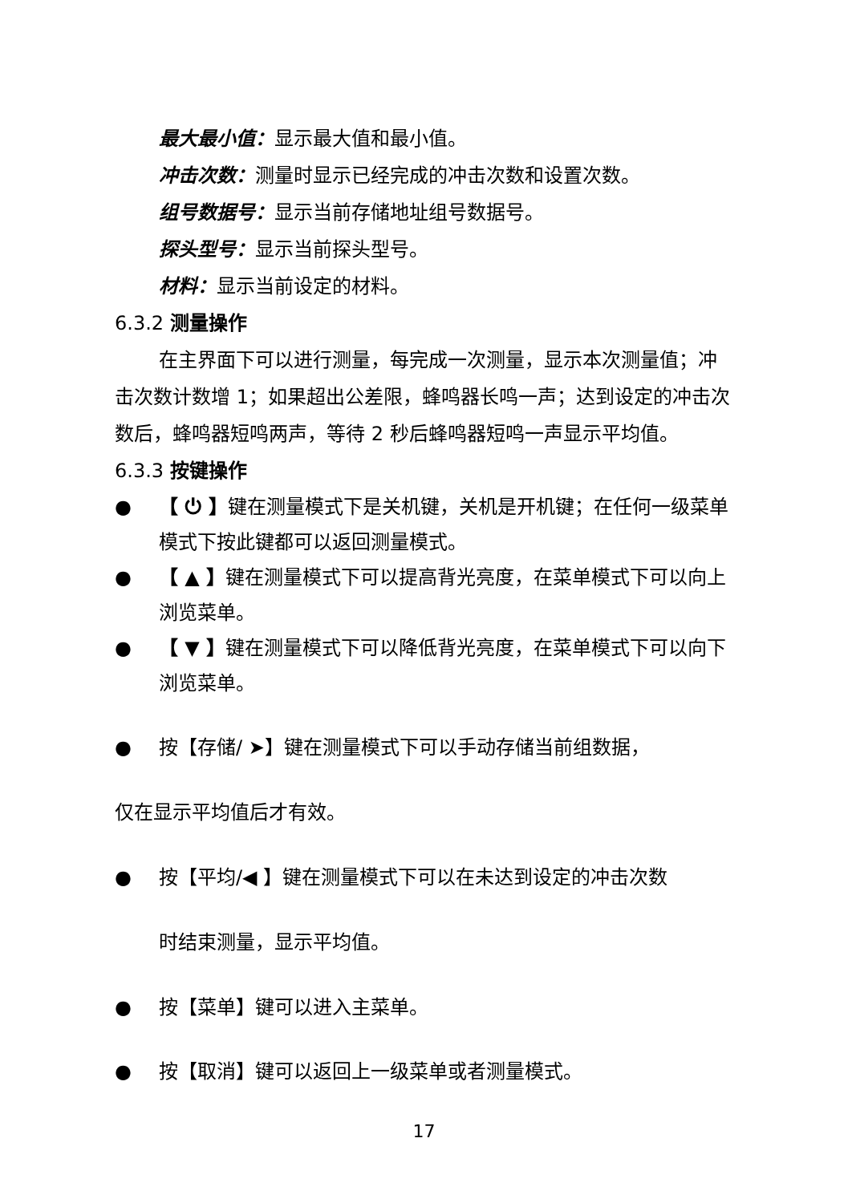最大最小值：显示最大值和最小值。
冲击次数：测量时显示已经完成的冲击次数和设置次数。
组号数据号：显示当前存储地址组号数据号。
探头型号：显示当前探头型号。
材料：显示当前设定的材料。
6.3.2 测量操作
在主界面下可以进行测量，每完成一次测量，显示本次测量值；冲击次数计数增 1；如果超出公差限，蜂鸣器长鸣一声；达到设定的冲击次数后，蜂鸣器短鸣两声，等待 2 秒后蜂鸣器短鸣一声显示平均值。
6.3.3 按键操作
● 【 ⏻ 】键在测量模式下是关机键，关机是开机键；在任何一级菜单模式下按此键都可以返回测量模式。
● 【 ▲ 】键在测量模式下可以提高背光亮度，在菜单模式下可以向上浏览菜单。
● 【 ▼ 】键在测量模式下可以降低背光亮度，在菜单模式下可以向下浏览菜单。
● 按【存储/ ➤】键在测量模式下可以手动存储当前组数据，
仅在显示平均值后才有效。
● 按【平均/◀ 】键在测量模式下可以在未达到设定的冲击次数
时结束测量，显示平均值。
● 按【菜单】键可以进入主菜单。
● 按【取消】键可以返回上一级菜单或者测量模式。
17